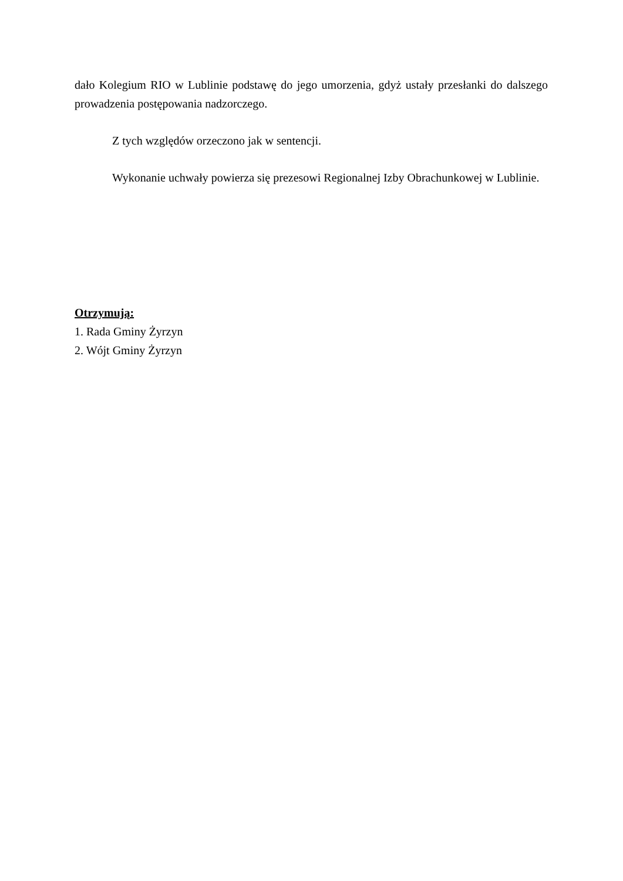dało Kolegium RIO w Lublinie podstawę do jego umorzenia, gdyż ustały przesłanki do dalszego prowadzenia postępowania nadzorczego.
Z tych względów orzeczono jak w sentencji.
Wykonanie uchwały powierza się prezesowi Regionalnej Izby Obrachunkowej w Lublinie.
Otrzymują:
1. Rada Gminy Żyrzyn
2. Wójt Gminy Żyrzyn